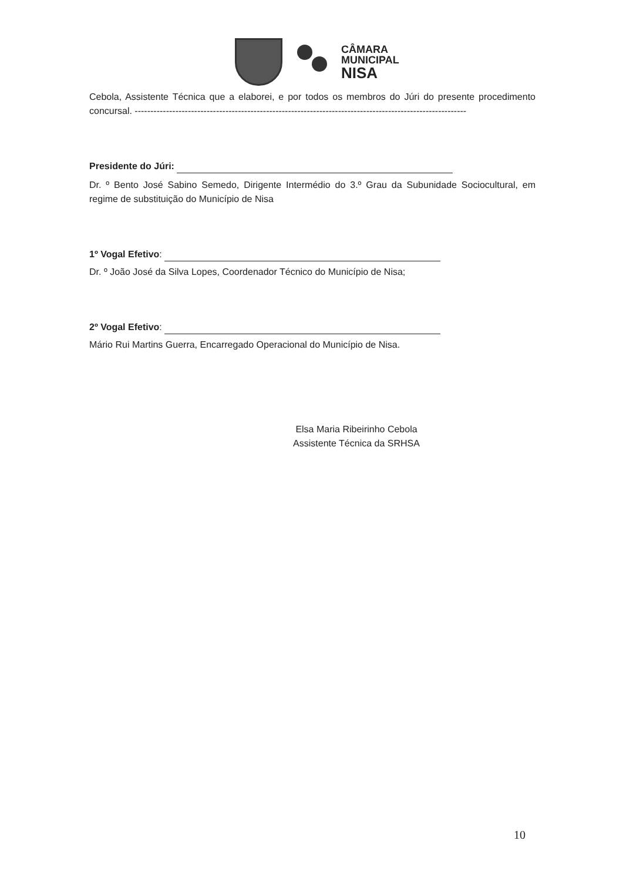CÂMARA
MUNICIPAL
NISA
Cebola, Assistente Técnica que a elaborei, e por todos os membros do Júri do presente procedimento concursal. ----------------------------------------------------------------------------------------------------------
Presidente do Júri:
Dr. º Bento José Sabino Semedo, Dirigente Intermédio do 3.º Grau da Subunidade Sociocultural, em regime de substituição do Município de Nisa
1º Vogal Efetivo:
Dr. º João José da Silva Lopes, Coordenador Técnico do Município de Nisa;
2º Vogal Efetivo:
Mário Rui Martins Guerra, Encarregado Operacional do Município de Nisa.
Elsa Maria Ribeirinho Cebola
Assistente Técnica da SRHSA
10